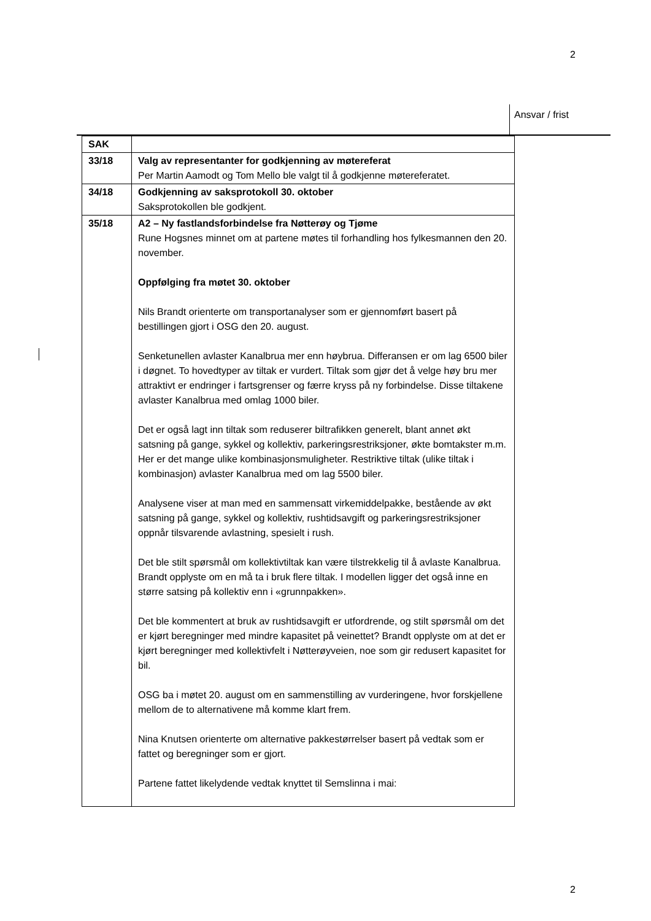2
Ansvar / frist
| SAK | |
| 33/18 | Valg av representanter for godkjenning av møtereferat Per Martin Aamodt og Tom Mello ble valgt til å godkjenne møtereferatet. |
| 34/18 | Godkjenning av saksprotokoll 30. oktober Saksprotokollen ble godkjent. |
| 35/18 | A2 – Ny fastlandsforbindelse fra Nøtterøy og Tjøme Rune Hogsnes minnet om at partene møtes til forhandling hos fylkesmannen den 20. november. Oppfølging fra møtet 30. oktober Nils Brandt orienterte om transportanalyser som er gjennomført basert på bestillingen gjort i OSG den 20. august. Senketunellen avlaster Kanalbrua mer enn høybrua. Differansen er om lag 6500 biler i døgnet. To hovedtyper av tiltak er vurdert. Tiltak som gjør det å velge høy bru mer attraktivt er endringer i fartsgrenser og færre kryss på ny forbindelse. Disse tiltakene avlaster Kanalbrua med omlag 1000 biler. Det er også lagt inn tiltak som reduserer biltrafikken generelt, blant annet økt satsning på gange, sykkel og kollektiv, parkeringsrestriksjoner, økte bomtakster m.m. Her er det mange ulike kombinasjonsmuligheter. Restriktive tiltak (ulike tiltak i kombinasjon) avlaster Kanalbrua med om lag 5500 biler. Analysene viser at man med en sammensatt virkemiddelpakke, bestående av økt satsning på gange, sykkel og kollektiv, rushtidsavgift og parkeringsrestriksjoner oppnår tilsvarende avlastning, spesielt i rush. Det ble stilt spørsmål om kollektivtiltak kan være tilstrekkelig til å avlaste Kanalbrua. Brandt opplyste om en må ta i bruk flere tiltak. I modellen ligger det også inne en større satsing på kollektiv enn i «grunnpakken». Det ble kommentert at bruk av rushtidsavgift er utfordrende, og stilt spørsmål om det er kjørt beregninger med mindre kapasitet på veinettet? Brandt opplyste om at det er kjørt beregninger med kollektivfelt i Nøtterøyveien, noe som gir redusert kapasitet for bil. OSG ba i møtet 20. august om en sammenstilling av vurderingene, hvor forskjellene mellom de to alternativene må komme klart frem. Nina Knutsen orienterte om alternative pakkestørrelser basert på vedtak som er fattet og beregninger som er gjort. Partene fattet likelydende vedtak knyttet til Semslinna i mai: |
2